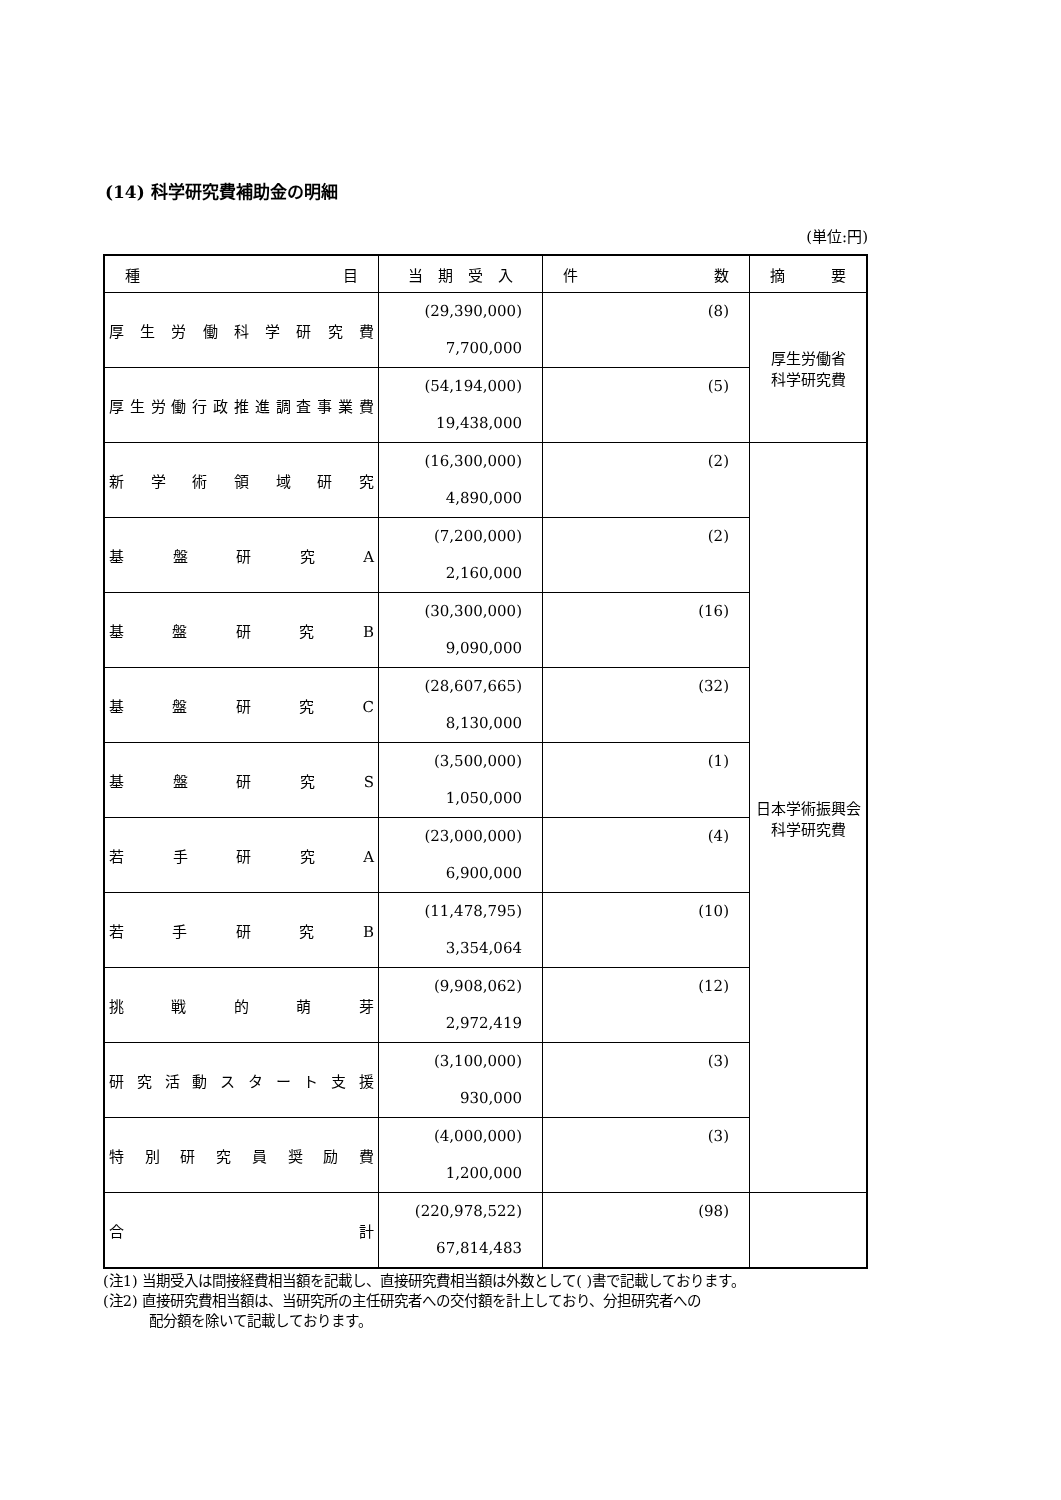(14) 科学研究費補助金の明細
(単位:円)
| 種 目 | 当 期 受 入 | 件 数 | 摘 要 |
| --- | --- | --- | --- |
| 厚 生 労 働 科 学 研 究 費 | (29,390,000) 7,700,000 | (8) | 厚生労働省 科学研究費 |
| 厚生労働行政推進調査事業費 | (54,194,000) 19,438,000 | (5) | |
| 新 学 術 領 域 研 究 | (16,300,000) 4,890,000 | (2) | 日本学術振興会 科学研究費 |
| 基 盤 研 究 A | (7,200,000) 2,160,000 | (2) | |
| 基 盤 研 究 B | (30,300,000) 9,090,000 | (16) | |
| 基 盤 研 究 C | (28,607,665) 8,130,000 | (32) | |
| 基 盤 研 究 S | (3,500,000) 1,050,000 | (1) | |
| 若 手 研 究 A | (23,000,000) 6,900,000 | (4) | |
| 若 手 研 究 B | (11,478,795) 3,354,064 | (10) | |
| 挑 戦 的 萌 芽 | (9,908,062) 2,972,419 | (12) | |
| 研 究 活 動 ス タ ー ト 支 援 | (3,100,000) 930,000 | (3) | |
| 特 別 研 究 員 奨 励 費 | (4,000,000) 1,200,000 | (3) | |
| 合 計 | (220,978,522) 67,814,483 | (98) | |
(注1) 当期受入は間接経費相当額を記載し、直接研究費相当額は外数として( )書で記載しております。
(注2) 直接研究費相当額は、当研究所の主任研究者への交付額を計上しており、分担研究者への
配分額を除いて記載しております。